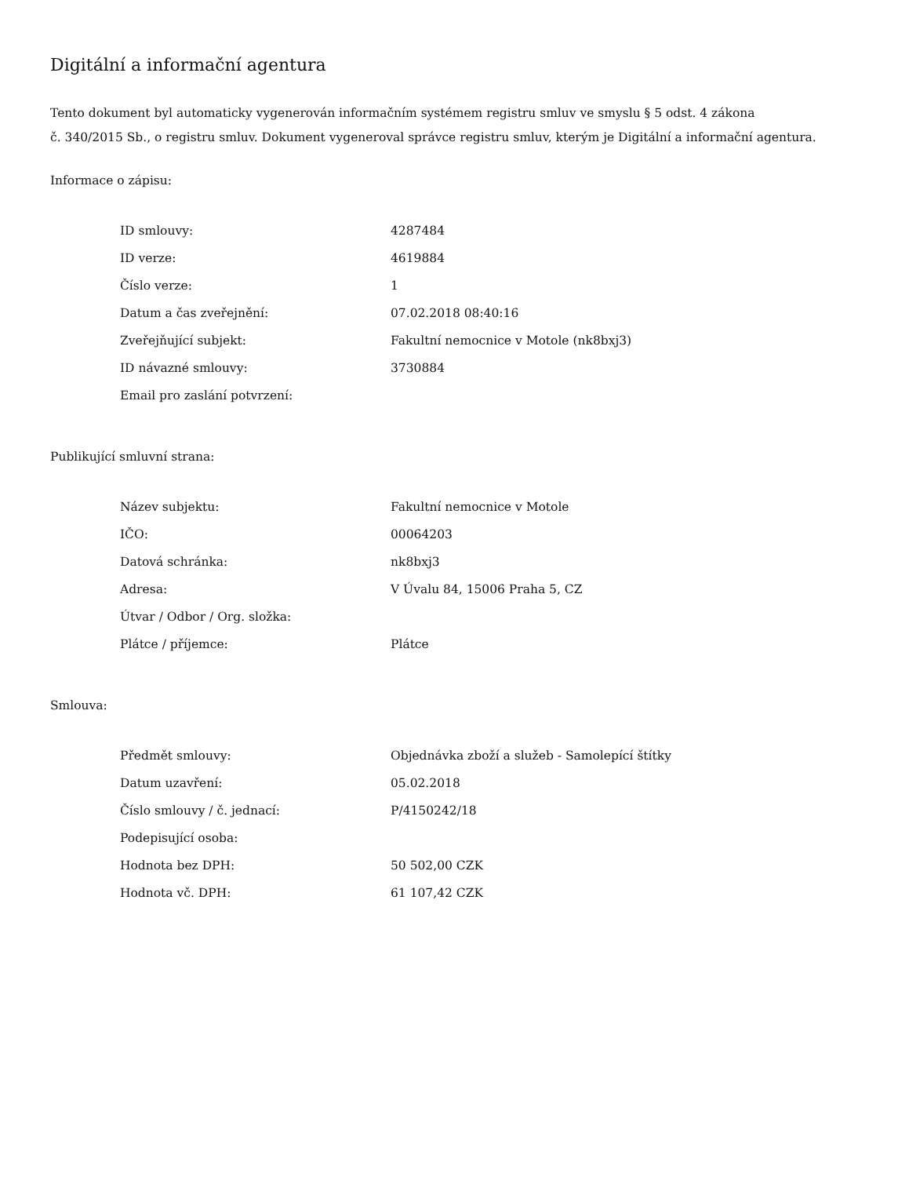Digitální a informační agentura
Tento dokument byl automaticky vygenerován informačním systémem registru smluv ve smyslu § 5 odst. 4 zákona
č. 340/2015 Sb., o registru smluv. Dokument vygeneroval správce registru smluv, kterým je Digitální a informační agentura.
Informace o zápisu:
| ID smlouvy: | 4287484 |
| ID verze: | 4619884 |
| Číslo verze: | 1 |
| Datum a čas zveřejnění: | 07.02.2018 08:40:16 |
| Zveřejňující subjekt: | Fakultní nemocnice v Motole (nk8bxj3) |
| ID návazné smlouvy: | 3730884 |
| Email pro zaslání potvrzení: | |
Publikující smluvní strana:
| Název subjektu: | Fakultní nemocnice v Motole |
| IČO: | 00064203 |
| Datová schránka: | nk8bxj3 |
| Adresa: | V Úvalu 84, 15006 Praha 5, CZ |
| Útvar / Odbor / Org. složka: | |
| Plátce / příjemce: | Plátce |
Smlouva:
| Předmět smlouvy: | Objednávka zboží a služeb - Samolepící štítky |
| Datum uzavření: | 05.02.2018 |
| Číslo smlouvy / č. jednací: | P/4150242/18 |
| Podepisující osoba: | |
| Hodnota bez DPH: | 50 502,00 CZK |
| Hodnota vč. DPH: | 61 107,42 CZK |